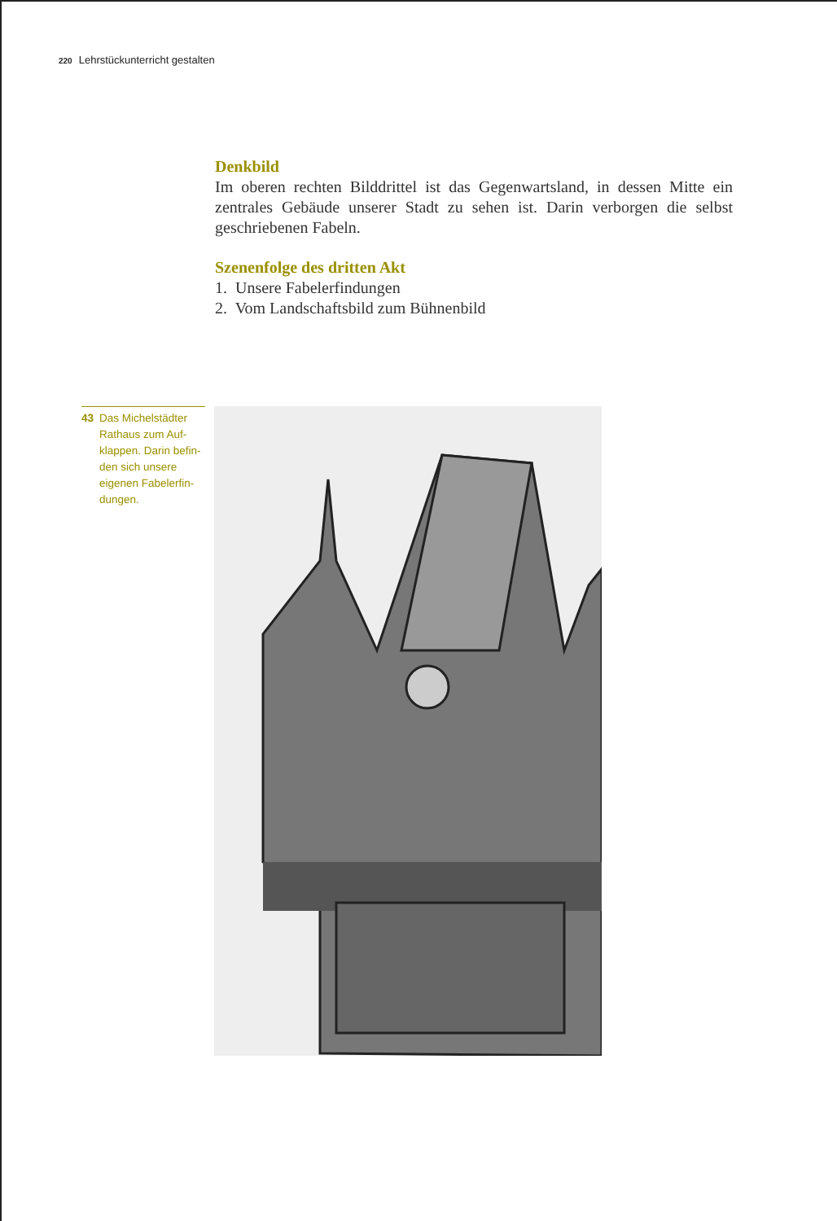220 Lehrstückunterricht gestalten
Denkbild
Im oberen rechten Bilddrittel ist das Gegenwartsland, in dessen Mitte ein zentrales Gebäude unserer Stadt zu sehen ist. Darin verborgen die selbst geschriebenen Fabeln.
Szenenfolge des dritten Akt
1. Unsere Fabelerfindungen
2. Vom Landschaftsbild zum Bühnenbild
43 Das Michelstädter Rathaus zum Auf­klappen. Darin befin­den sich unsere eigenen Fabelerfin­dungen.